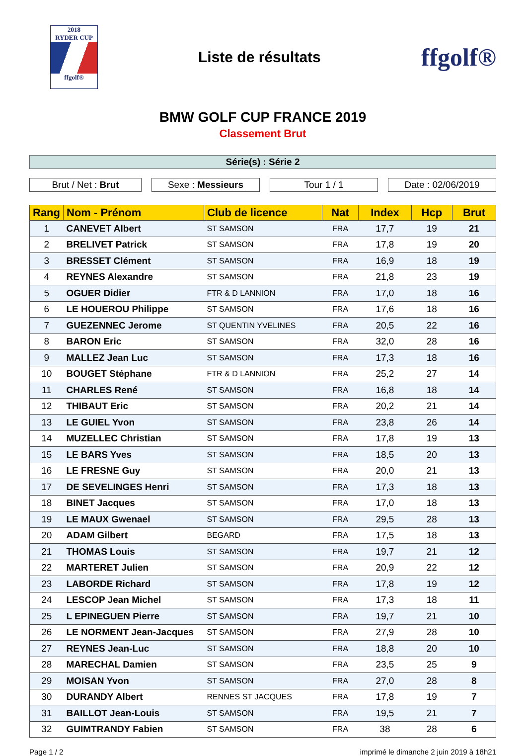2018
RYDER CUP
ffgolf®
Liste de résultats
ffgolf®
BMW GOLF CUP FRANCE 2019
Classement Brut
Série(s) : Série 2
Brut / Net : Brut Sexe : Messieurs Tour 1 / 1 Date : 02/06/2019
| Rang | Nom - Prénom | Club de licence | Nat | Index | Hcp | Brut |
| --- | --- | --- | --- | --- | --- | --- |
| 1 | CANEVET Albert | ST SAMSON | FRA | 17,7 | 19 | 21 |
| 2 | BRELIVET Patrick | ST SAMSON | FRA | 17,8 | 19 | 20 |
| 3 | BRESSET Clément | ST SAMSON | FRA | 16,9 | 18 | 19 |
| 4 | REYNES Alexandre | ST SAMSON | FRA | 21,8 | 23 | 19 |
| 5 | OGUER Didier | FTR & D LANNION | FRA | 17,0 | 18 | 16 |
| 6 | LE HOUEROU Philippe | ST SAMSON | FRA | 17,6 | 18 | 16 |
| 7 | GUEZENNEC Jerome | ST QUENTIN YVELINES | FRA | 20,5 | 22 | 16 |
| 8 | BARON Eric | ST SAMSON | FRA | 32,0 | 28 | 16 |
| 9 | MALLEZ Jean Luc | ST SAMSON | FRA | 17,3 | 18 | 16 |
| 10 | BOUGET Stéphane | FTR & D LANNION | FRA | 25,2 | 27 | 14 |
| 11 | CHARLES René | ST SAMSON | FRA | 16,8 | 18 | 14 |
| 12 | THIBAUT Eric | ST SAMSON | FRA | 20,2 | 21 | 14 |
| 13 | LE GUIEL Yvon | ST SAMSON | FRA | 23,8 | 26 | 14 |
| 14 | MUZELLEC Christian | ST SAMSON | FRA | 17,8 | 19 | 13 |
| 15 | LE BARS Yves | ST SAMSON | FRA | 18,5 | 20 | 13 |
| 16 | LE FRESNE Guy | ST SAMSON | FRA | 20,0 | 21 | 13 |
| 17 | DE SEVELINGES Henri | ST SAMSON | FRA | 17,3 | 18 | 13 |
| 18 | BINET Jacques | ST SAMSON | FRA | 17,0 | 18 | 13 |
| 19 | LE MAUX Gwenael | ST SAMSON | FRA | 29,5 | 28 | 13 |
| 20 | ADAM Gilbert | BEGARD | FRA | 17,5 | 18 | 13 |
| 21 | THOMAS Louis | ST SAMSON | FRA | 19,7 | 21 | 12 |
| 22 | MARTERET Julien | ST SAMSON | FRA | 20,9 | 22 | 12 |
| 23 | LABORDE Richard | ST SAMSON | FRA | 17,8 | 19 | 12 |
| 24 | LESCOP Jean Michel | ST SAMSON | FRA | 17,3 | 18 | 11 |
| 25 | L EPINEGUEN Pierre | ST SAMSON | FRA | 19,7 | 21 | 10 |
| 26 | LE NORMENT Jean-Jacques | ST SAMSON | FRA | 27,9 | 28 | 10 |
| 27 | REYNES Jean-Luc | ST SAMSON | FRA | 18,8 | 20 | 10 |
| 28 | MARECHAL Damien | ST SAMSON | FRA | 23,5 | 25 | 9 |
| 29 | MOISAN Yvon | ST SAMSON | FRA | 27,0 | 28 | 8 |
| 30 | DURANDY Albert | RENNES ST JACQUES | FRA | 17,8 | 19 | 7 |
| 31 | BAILLOT Jean-Louis | ST SAMSON | FRA | 19,5 | 21 | 7 |
| 32 | GUIMTRANDY Fabien | ST SAMSON | FRA | 38 | 28 | 6 |
Page 1 / 2 imprimé le dimanche 2 juin 2019 à 18h21